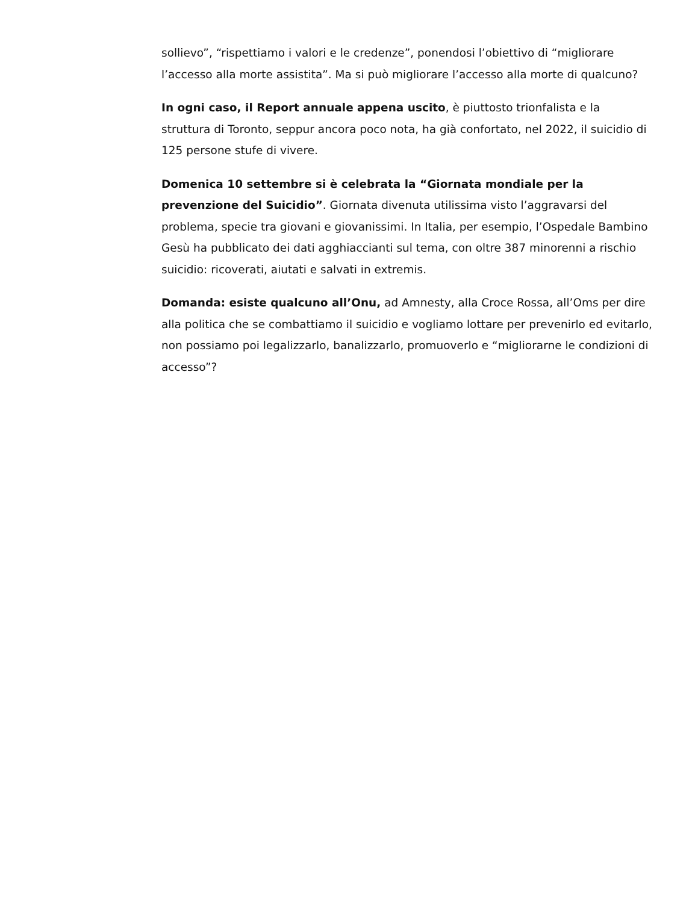sollievo”, “rispettiamo i valori e le credenze”, ponendosi l’obiettivo di “migliorare l’accesso alla morte assistita”. Ma si può migliorare l’accesso alla morte di qualcuno?
In ogni caso, il Report annuale appena uscito, è piuttosto trionfalista e la struttura di Toronto, seppur ancora poco nota, ha già confortato, nel 2022, il suicidio di 125 persone stufe di vivere.
Domenica 10 settembre si è celebrata la “Giornata mondiale per la prevenzione del Suicidio”. Giornata divenuta utilissima visto l’aggravarsi del problema, specie tra giovani e giovanissimi. In Italia, per esempio, l’Ospedale Bambino Gesù ha pubblicato dei dati agghiaccianti sul tema, con oltre 387 minorenni a rischio suicidio: ricoverati, aiutati e salvati in extremis.
Domanda: esiste qualcuno all’Onu, ad Amnesty, alla Croce Rossa, all’Oms per dire alla politica che se combattiamo il suicidio e vogliamo lottare per prevenirlo ed evitarlo, non possiamo poi legalizzarlo, banalizzarlo, promuoverlo e “migliorarne le condizioni di accesso”?